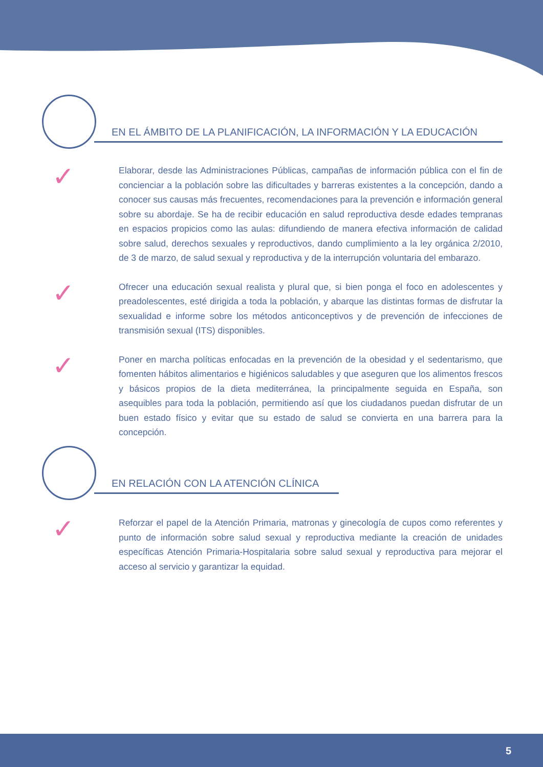EN EL ÁMBITO DE LA PLANIFICACIÓN, LA INFORMACIÓN Y LA EDUCACIÓN
✓
Elaborar, desde las Administraciones Públicas, campañas de información pública con el fin de concienciar a la población sobre las dificultades y barreras existentes a la concepción, dando a conocer sus causas más frecuentes, recomendaciones para la prevención e información general sobre su abordaje. Se ha de recibir educación en salud reproductiva desde edades tempranas en espacios propicios como las aulas: difundiendo de manera efectiva información de calidad sobre salud, derechos sexuales y reproductivos, dando cumplimiento a la ley orgánica 2/2010, de 3 de marzo, de salud sexual y reproductiva y de la interrupción voluntaria del embarazo.
✓
Ofrecer una educación sexual realista y plural que, si bien ponga el foco en adolescentes y preadolescentes, esté dirigida a toda la población, y abarque las distintas formas de disfrutar la sexualidad e informe sobre los métodos anticonceptivos y de prevención de infecciones de transmisión sexual (ITS) disponibles.
✓
Poner en marcha políticas enfocadas en la prevención de la obesidad y el sedentarismo, que fomenten hábitos alimentarios e higiénicos saludables y que aseguren que los alimentos frescos y básicos propios de la dieta mediterránea, la principalmente seguida en España, son asequibles para toda la población, permitiendo así que los ciudadanos puedan disfrutar de un buen estado físico y evitar que su estado de salud se convierta en una barrera para la concepción.
EN RELACIÓN CON LA ATENCIÓN CLÍNICA
✓
Reforzar el papel de la Atención Primaria, matronas y ginecología de cupos como referentes y punto de información sobre salud sexual y reproductiva mediante la creación de unidades específicas Atención Primaria-Hospitalaria sobre salud sexual y reproductiva para mejorar el acceso al servicio y garantizar la equidad.
5